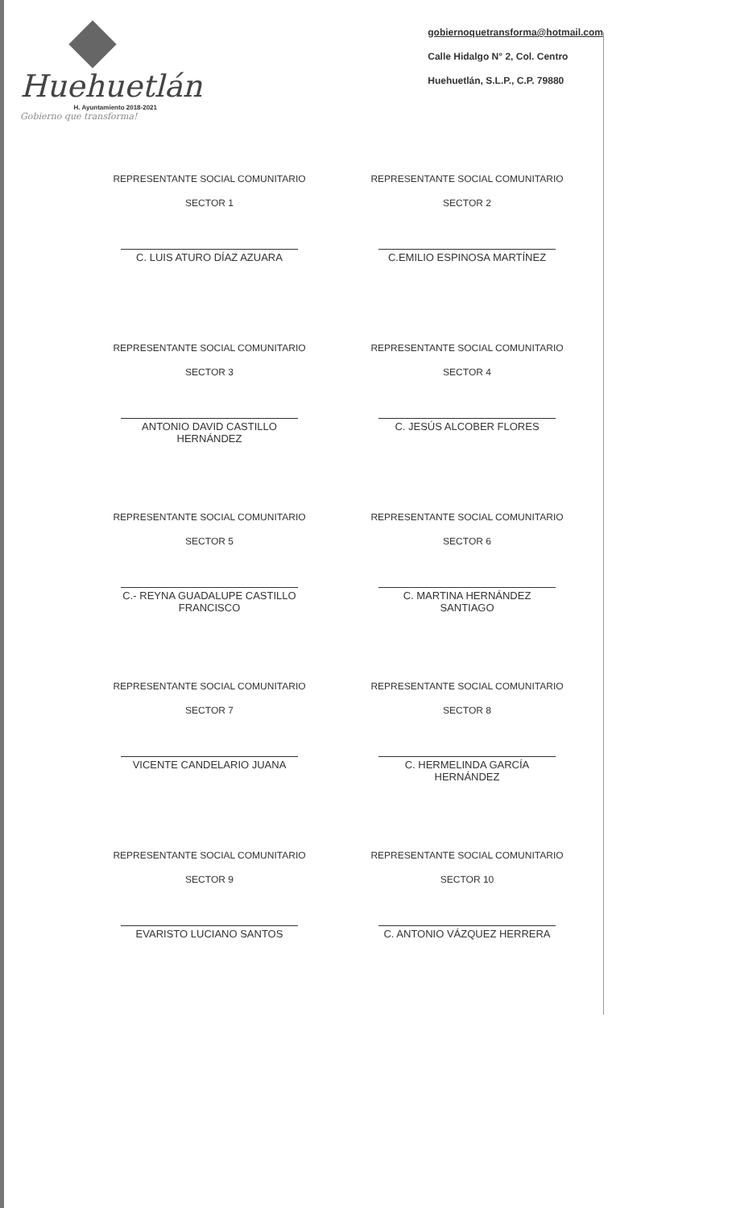Huehuetlán
H. Ayuntamiento 2018-2021
Gobierno que transforma!
gobiernoquetransforma@hotmail.com
Calle Hidalgo N° 2, Col. Centro
Huehuetlán, S.L.P., C.P. 79880
REPRESENTANTE SOCIAL COMUNITARIO
SECTOR 1
C. LUIS ATURO DÍAZ AZUARA
REPRESENTANTE SOCIAL COMUNITARIO
SECTOR 2
C.EMILIO ESPINOSA MARTÍNEZ
REPRESENTANTE SOCIAL COMUNITARIO
SECTOR 3
ANTONIO DAVID CASTILLO HERNÁNDEZ
REPRESENTANTE SOCIAL COMUNITARIO
SECTOR 4
C. JESÚS ALCOBER FLORES
REPRESENTANTE SOCIAL COMUNITARIO
SECTOR 5
C.- REYNA GUADALUPE CASTILLO FRANCISCO
REPRESENTANTE SOCIAL COMUNITARIO
SECTOR 6
C. MARTINA HERNÁNDEZ SANTIAGO
REPRESENTANTE SOCIAL COMUNITARIO
SECTOR 7
VICENTE CANDELARIO JUANA
REPRESENTANTE SOCIAL COMUNITARIO
SECTOR 8
C. HERMELINDA GARCÍA HERNÁNDEZ
REPRESENTANTE SOCIAL COMUNITARIO
SECTOR 9
EVARISTO LUCIANO SANTOS
REPRESENTANTE SOCIAL COMUNITARIO
SECTOR 10
C. ANTONIO VÁZQUEZ HERRERA